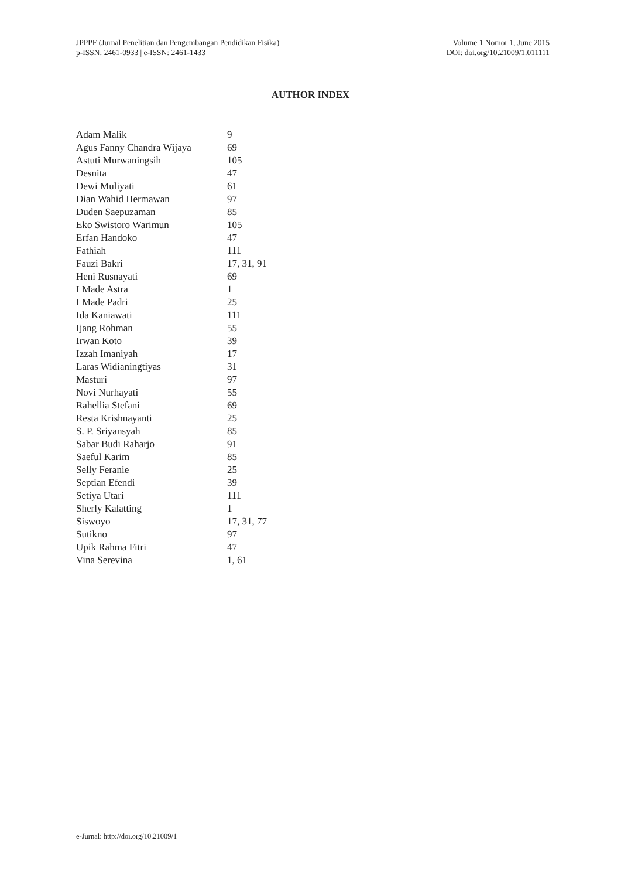JPPPF (Jurnal Penelitian dan Pengembangan Pendidikan Fisika)
p-ISSN: 2461-0933 | e-ISSN: 2461-1433
Volume 1 Nomor 1, June 2015
DOI: doi.org/10.21009/1.011111
AUTHOR INDEX
| Adam Malik | 9 |
| Agus Fanny Chandra Wijaya | 69 |
| Astuti Murwaningsih | 105 |
| Desnita | 47 |
| Dewi Muliyati | 61 |
| Dian Wahid Hermawan | 97 |
| Duden Saepuzaman | 85 |
| Eko Swistoro Warimun | 105 |
| Erfan Handoko | 47 |
| Fathiah | 111 |
| Fauzi Bakri | 17, 31, 91 |
| Heni Rusnayati | 69 |
| I Made Astra | 1 |
| I Made Padri | 25 |
| Ida Kaniawati | 111 |
| Ijang Rohman | 55 |
| Irwan Koto | 39 |
| Izzah Imaniyah | 17 |
| Laras Widianingtiyas | 31 |
| Masturi | 97 |
| Novi Nurhayati | 55 |
| Rahellia Stefani | 69 |
| Resta Krishnayanti | 25 |
| S. P. Sriyansyah | 85 |
| Sabar Budi Raharjo | 91 |
| Saeful Karim | 85 |
| Selly Feranie | 25 |
| Septian Efendi | 39 |
| Setiya Utari | 111 |
| Sherly Kalatting | 1 |
| Siswoyo | 17, 31, 77 |
| Sutikno | 97 |
| Upik Rahma Fitri | 47 |
| Vina Serevina | 1, 61 |
e-Jurnal: http://doi.org/10.21009/1